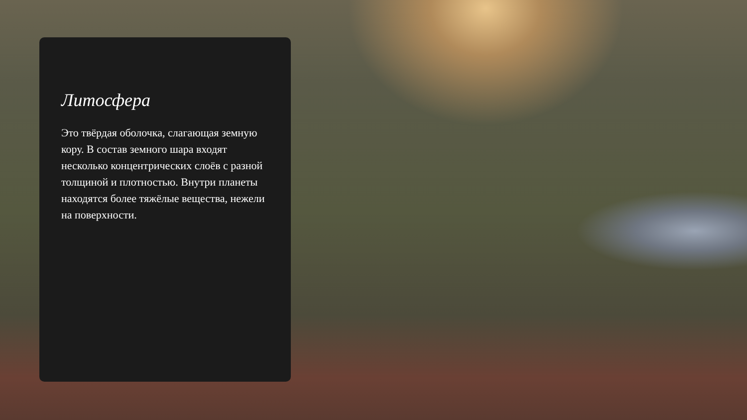Литосфера
Это твёрдая оболочка, слагающая земную кору. В состав земного шара входят несколько концентрических слоёв с разной толщиной и плотностью. Внутри планеты находятся более тяжёлые вещества, нежели на поверхности.